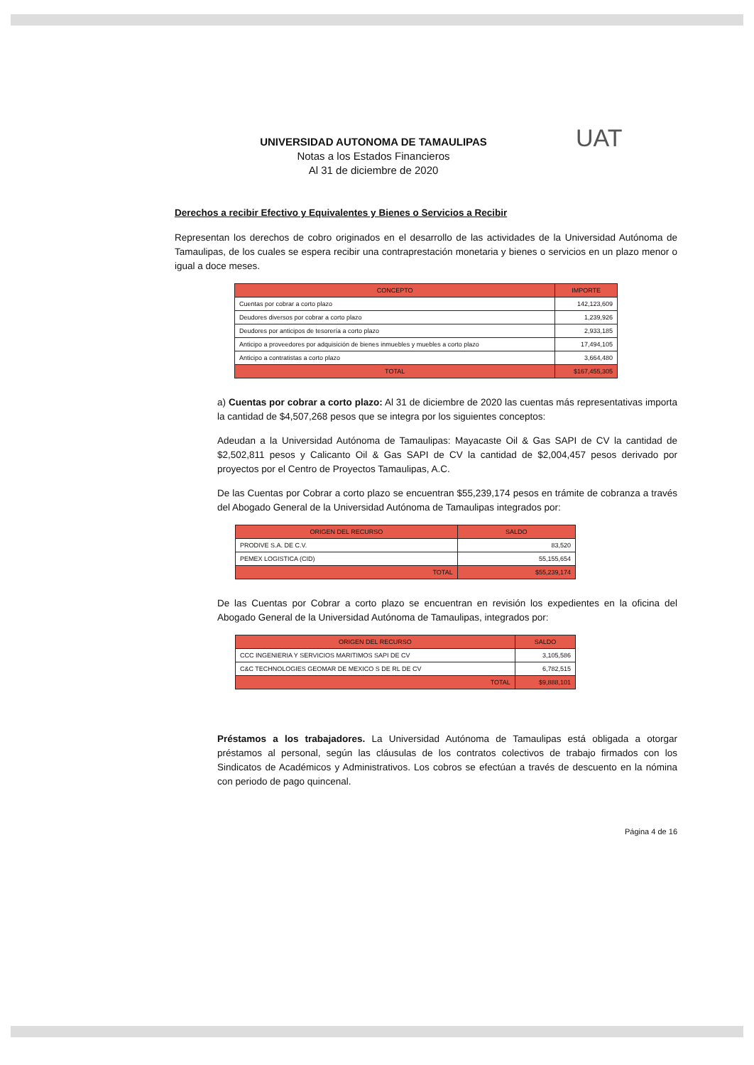UNIVERSIDAD AUTONOMA DE TAMAULIPAS
Notas a los Estados Financieros
Al 31 de diciembre de 2020
UAT
Derechos a recibir Efectivo y Equivalentes y Bienes o Servicios a Recibir
Representan los derechos de cobro originados en el desarrollo de las actividades de la Universidad Autónoma de Tamaulipas, de los cuales se espera recibir una contraprestación monetaria y bienes o servicios en un plazo menor o igual a doce meses.
| CONCEPTO | IMPORTE |
| --- | --- |
| Cuentas por cobrar a corto plazo | 142,123,609 |
| Deudores diversos por cobrar a corto plazo | 1,239,926 |
| Deudores por anticipos de tesorería a corto plazo | 2,933,185 |
| Anticipo a proveedores por adquisición de bienes inmuebles y muebles a corto plazo | 17,494,105 |
| Anticipo a contratistas a corto plazo | 3,664,480 |
| TOTAL | $167,455,305 |
a) Cuentas por cobrar a corto plazo: Al 31 de diciembre de 2020 las cuentas más representativas importa la cantidad de $4,507,268 pesos que se integra por los siguientes conceptos:
Adeudan a la Universidad Autónoma de Tamaulipas: Mayacaste Oil & Gas SAPI de CV la cantidad de $2,502,811 pesos y Calicanto Oil & Gas SAPI de CV la cantidad de $2,004,457 pesos derivado por proyectos por el Centro de Proyectos Tamaulipas, A.C.
De las Cuentas por Cobrar a corto plazo se encuentran $55,239,174 pesos en trámite de cobranza a través del Abogado General de la Universidad Autónoma de Tamaulipas integrados por:
| ORIGEN DEL RECURSO | SALDO |
| --- | --- |
| PRODIVE S.A. DE C.V. | 83,520 |
| PEMEX LOGISTICA (CID) | 55,155,654 |
| TOTAL | $55,239,174 |
De las Cuentas por Cobrar a corto plazo se encuentran en revisión los expedientes en la oficina del Abogado General de la Universidad Autónoma de Tamaulipas, integrados por:
| ORIGEN DEL RECURSO | SALDO |
| --- | --- |
| CCC INGENIERIA Y SERVICIOS MARITIMOS SAPI DE CV | 3,105,586 |
| C&C TECHNOLOGIES GEOMAR DE MEXICO S DE RL DE CV | 6,782,515 |
| TOTAL | $9,888,101 |
Préstamos a los trabajadores. La Universidad Autónoma de Tamaulipas está obligada a otorgar préstamos al personal, según las cláusulas de los contratos colectivos de trabajo firmados con los Sindicatos de Académicos y Administrativos. Los cobros se efectúan a través de descuento en la nómina con periodo de pago quincenal.
Página 4 de 16